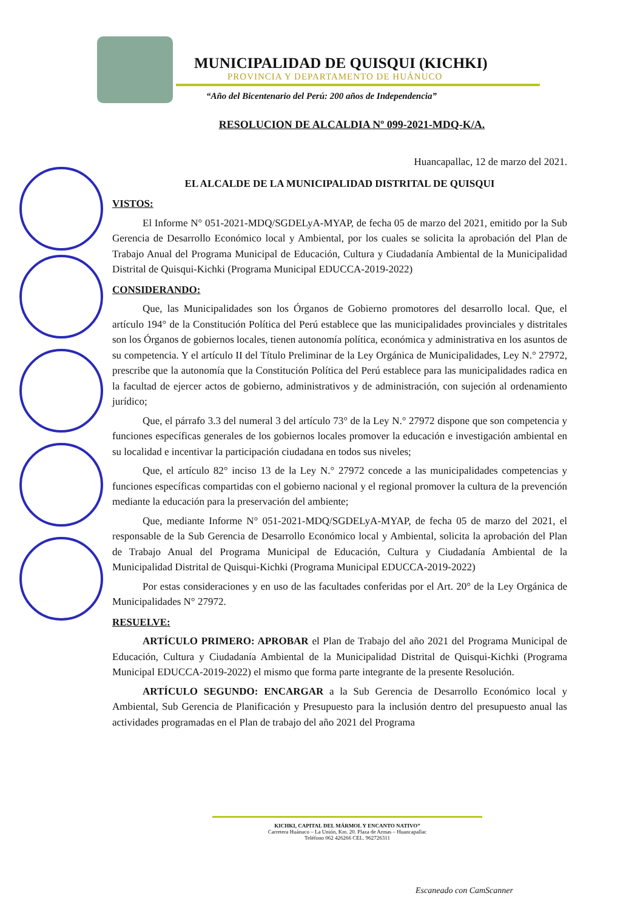MUNICIPALIDAD DE QUISQUI (KICHKI)
PROVINCIA Y DEPARTAMENTO DE HUÁNUCO
“Año del Bicentenario del Perú: 200 años de Independencia”
RESOLUCION DE ALCALDIA Nº 099-2021-MDQ-K/A.
Huancapallac, 12 de marzo del 2021.
EL ALCALDE DE LA MUNICIPALIDAD DISTRITAL DE QUISQUI
VISTOS:
El Informe N° 051-2021-MDQ/SGDELyA-MYAP, de fecha 05 de marzo del 2021, emitido por la Sub Gerencia de Desarrollo Económico local y Ambiental, por los cuales se solicita la aprobación del Plan de Trabajo Anual del Programa Municipal de Educación, Cultura y Ciudadanía Ambiental de la Municipalidad Distrital de Quisqui-Kichki (Programa Municipal EDUCCA-2019-2022)
CONSIDERANDO:
Que, las Municipalidades son los Órganos de Gobierno promotores del desarrollo local. Que, el artículo 194° de la Constitución Política del Perú establece que las municipalidades provinciales y distritales son los Órganos de gobiernos locales, tienen autonomía política, económica y administrativa en los asuntos de su competencia. Y el artículo II del Título Preliminar de la Ley Orgánica de Municipalidades, Ley N.° 27972, prescribe que la autonomía que la Constitución Política del Perú establece para las municipalidades radica en la facultad de ejercer actos de gobierno, administrativos y de administración, con sujeción al ordenamiento jurídico;
Que, el párrafo 3.3 del numeral 3 del artículo 73° de la Ley N.° 27972 dispone que son competencia y funciones específicas generales de los gobiernos locales promover la educación e investigación ambiental en su localidad e incentivar la participación ciudadana en todos sus niveles;
Que, el artículo 82° inciso 13 de la Ley N.° 27972 concede a las municipalidades competencias y funciones específicas compartidas con el gobierno nacional y el regional promover la cultura de la prevención mediante la educación para la preservación del ambiente;
Que, mediante Informe N° 051-2021-MDQ/SGDELyA-MYAP, de fecha 05 de marzo del 2021, el responsable de la Sub Gerencia de Desarrollo Económico local y Ambiental, solicita la aprobación del Plan de Trabajo Anual del Programa Municipal de Educación, Cultura y Ciudadanía Ambiental de la Municipalidad Distrital de Quisqui-Kichki (Programa Municipal EDUCCA-2019-2022)
Por estas consideraciones y en uso de las facultades conferidas por el Art. 20° de la Ley Orgánica de Municipalidades N° 27972.
RESUELVE:
ARTÍCULO PRIMERO: APROBAR el Plan de Trabajo del año 2021 del Programa Municipal de Educación, Cultura y Ciudadanía Ambiental de la Municipalidad Distrital de Quisqui-Kichki (Programa Municipal EDUCCA-2019-2022) el mismo que forma parte integrante de la presente Resolución.
ARTÍCULO SEGUNDO: ENCARGAR a la Sub Gerencia de Desarrollo Económico local y Ambiental, Sub Gerencia de Planificación y Presupuesto para la inclusión dentro del presupuesto anual las actividades programadas en el Plan de trabajo del año 2021 del Programa
KICHKI, CAPITAL DEL MÁRMOL Y ENCANTO NATIVO”
Carretera Huánuco – La Unión, Km. 20. Plaza de Armas – Huancapallac
Teléfono 062 426266 CEL. 962726311
Escaneado con CamScanner